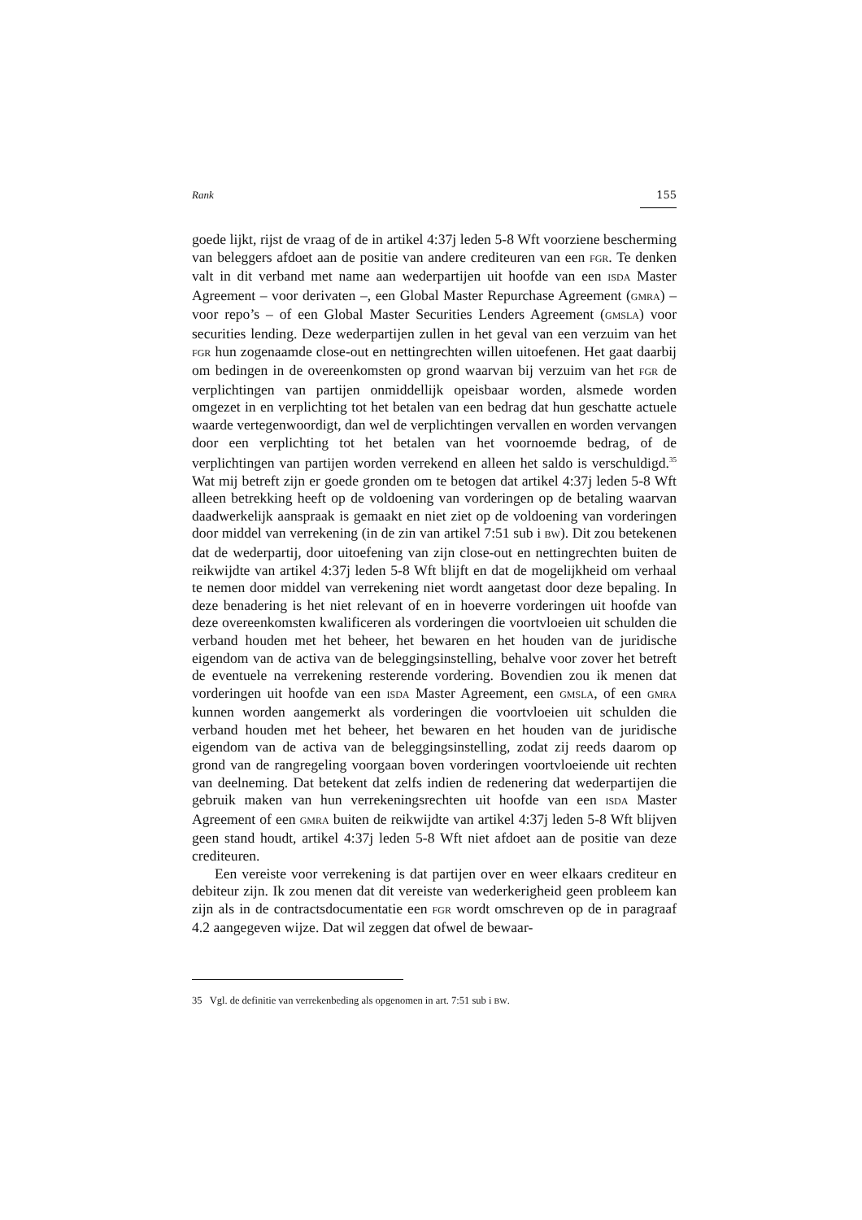Rank 155
goede lijkt, rijst de vraag of de in artikel 4:37j leden 5-8 Wft voorziene bescherming van beleggers afdoet aan de positie van andere crediteuren van een FGR. Te denken valt in dit verband met name aan wederpartijen uit hoofde van een ISDA Master Agreement – voor derivaten –, een Global Master Repurchase Agreement (GMRA) – voor repo’s – of een Global Master Securities Lenders Agreement (GMSLA) voor securities lending. Deze wederpartijen zullen in het geval van een verzuim van het FGR hun zogenaamde close-out en nettingrechten willen uitoefenen. Het gaat daarbij om bedingen in de overeenkomsten op grond waarvan bij verzuim van het FGR de verplichtingen van partijen onmiddellijk opeisbaar worden, alsmede worden omgezet in en verplichting tot het betalen van een bedrag dat hun geschatte actuele waarde vertegenwoordigt, dan wel de verplichtingen vervallen en worden vervangen door een verplichting tot het betalen van het voornoemde bedrag, of de verplichtingen van partijen worden verrekend en alleen het saldo is verschuldigd.<sup>35</sup> Wat mij betreft zijn er goede gronden om te betogen dat artikel 4:37j leden 5-8 Wft alleen betrekking heeft op de voldoening van vorderingen op de betaling waarvan daadwerkelijk aanspraak is gemaakt en niet ziet op de voldoening van vorderingen door middel van verrekening (in de zin van artikel 7:51 sub i BW). Dit zou betekenen dat de wederpartij, door uitoefening van zijn close-out en nettingrechten buiten de reikwijdte van artikel 4:37j leden 5-8 Wft blijft en dat de mogelijkheid om verhaal te nemen door middel van verrekening niet wordt aangetast door deze bepaling. In deze benadering is het niet relevant of en in hoeverre vorderingen uit hoofde van deze overeenkomsten kwalificeren als vorderingen die voortvloeien uit schulden die verband houden met het beheer, het bewaren en het houden van de juridische eigendom van de activa van de beleggingsinstelling, behalve voor zover het betreft de eventuele na verrekening resterende vordering. Bovendien zou ik menen dat vorderingen uit hoofde van een ISDA Master Agreement, een GMSLA, of een GMRA kunnen worden aangemerkt als vorderingen die voortvloeien uit schulden die verband houden met het beheer, het bewaren en het houden van de juridische eigendom van de activa van de beleggingsinstelling, zodat zij reeds daarom op grond van de rangregeling voorgaan boven vorderingen voortvloeiende uit rechten van deelneming. Dat betekent dat zelfs indien de redenering dat wederpartijen die gebruik maken van hun verrekeningsrechten uit hoofde van een ISDA Master Agreement of een GMRA buiten de reikwijdte van artikel 4:37j leden 5-8 Wft blijven geen stand houdt, artikel 4:37j leden 5-8 Wft niet afdoet aan de positie van deze crediteuren.
Een vereiste voor verrekening is dat partijen over en weer elkaars crediteur en debiteur zijn. Ik zou menen dat dit vereiste van wederkerigheid geen probleem kan zijn als in de contractsdocumentatie een FGR wordt omschreven op de in paragraaf 4.2 aangegeven wijze. Dat wil zeggen dat ofwel de bewaar-
35 Vgl. de definitie van verrekenbeding als opgenomen in art. 7:51 sub i BW.